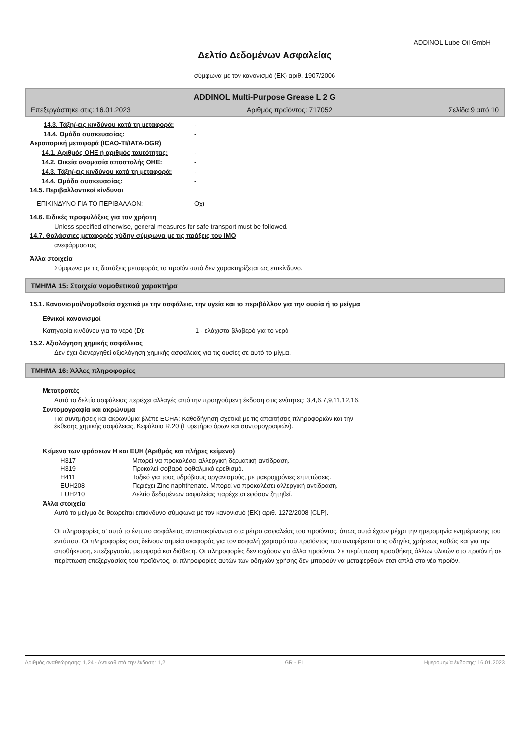ADDINOL Lube Oil GmbH
Δελτίο Δεδομένων Ασφαλείας
σύμφωνα με τον κανονισμό (ΕΚ) αριθ. 1907/2006
ADDINOL Multi-Purpose Grease L 2 G
Επεξεργάστηκε στις: 16.01.2023 Αριθμός προϊόντος: 717052 Σελίδα 9 από 10
14.3. Τάξη/-εις κινδύνου κατά τη μεταφορά: -
14.4. Ομάδα συσκευασίας: -
Αεροπορική μεταφορά (ICAO-TI/IATA-DGR)
14.1. Αριθμός ΟΗΕ ή αριθμός ταυτότητας: -
14.2. Οικεία ονομασία αποστολής ΟΗΕ: -
14.3. Τάξη/-εις κινδύνου κατά τη μεταφορά: -
14.4. Ομάδα συσκευασίας: -
14.5. Περιβαλλοντικοί κίνδυνοι
ΕΠΙΚΙΝΔΥΝΟ ΓΙΑ ΤΟ ΠΕΡΙΒΑΛΛΟΝ: Οχι
14.6. Ειδικές προφυλάξεις για τον χρήστη
Unless specified otherwise, general measures for safe transport must be followed.
14.7. Θαλάσσιες μεταφορές χύδην σύμφωνα με τις πράξεις του IMO
ανεφάρμοστος
Άλλα στοιχεία
Σύμφωνα με τις διατάξεις μεταφοράς το προϊόν αυτό δεν χαρακτηρίζεται ως επικίνδυνο.
ΤΜΗΜΑ 15: Στοιχεία νομοθετικού χαρακτήρα
15.1. Κανονισμοί/νομοθεσία σχετικά με την ασφάλεια, την υγεία και το περιβάλλον για την ουσία ή το μείγμα
Εθνικοί κανονισμοί
Κατηγορία κινδύνου για το νερό (D): 1 - ελάχιστα βλαβερό για το νερό
15.2. Αξιολόγηση χημικής ασφάλειας
Δεν έχει διενεργηθεί αξιολόγηση χημικής ασφάλειας για τις ουσίες σε αυτό το μίγμα.
ΤΜΗΜΑ 16: Άλλες πληροφορίες
Μετατροπές
Αυτό το δελτίο ασφάλειας περιέχει αλλαγές από την προηγούμενη έκδοση στις ενότητες: 3,4,6,7,9,11,12,16.
Συντομογραφία και ακρώνυμα
Για συντμήσεις και ακρωνύμια βλέπε ECHA: Καθοδήγηση σχετικά με τις απαιτήσεις πληροφοριών και την
έκθεσης χημικής ασφάλειας, Κεφάλαιο R.20 (Ευρετήριο όρων και συντομογραφιών).
Κείμενο των φράσεων H και EUH (Αριθμός και πλήρες κείμενο)
H317 Μπορεί να προκαλέσει αλλεργική δερματική αντίδραση.
H319 Προκαλεί σοβαρό οφθαλμικό ερεθισμό.
H411 Τοξικό για τους υδρόβιους οργανισμούς, με μακροχρόνιες επιπτώσεις.
EUH208 Περιέχει Zinc naphthenate. Μπορεί να προκαλέσει αλλεργική αντίδραση.
EUH210 Δελτίο δεδομένων ασφαλείας παρέχεται εφόσον ζητηθεί.
Άλλα στοιχεία
Αυτό το μείγμα δε θεωρείται επικίνδυνο σύμφωνα με τον κανονισμό (ΕΚ) αριθ. 1272/2008 [CLP].
Οι πληροφορίες σ' αυτό το έντυπο ασφάλειας ανταποκρίνονται στα μέτρα ασφαλείας του προϊόντος, όπως αυτά έχουν μέχρι την ημερομηνία ενημέρωσης του εντύπου. Οι πληροφορίες σας δείνουν σημεία αναφοράς για τον ασφαλή χειρισμό του προϊόντος που αναφέρεται στις οδηγίες χρήσεως καθώς και για την αποθήκευση, επεξεργασία, μεταφορά και διάθεση. Οι πληροφορίες δεν ισχύουν για άλλα προϊόντα. Σε περίπτωση προσθήκης άλλων υλικών στο προϊόν ή σε περίπτωση επεξεργασίας του προϊόντος, οι πληροφορίες αυτών των οδηγιών χρήσης δεν μπορούν να μεταφερθούν έτσι απλά στο νέο προϊόν.
Αριθμός αναθεώρησης: 1,24 - Αντικαθιστά την έκδοση: 1,2 GR - EL Ημερομηνία έκδοσης: 16.01.2023